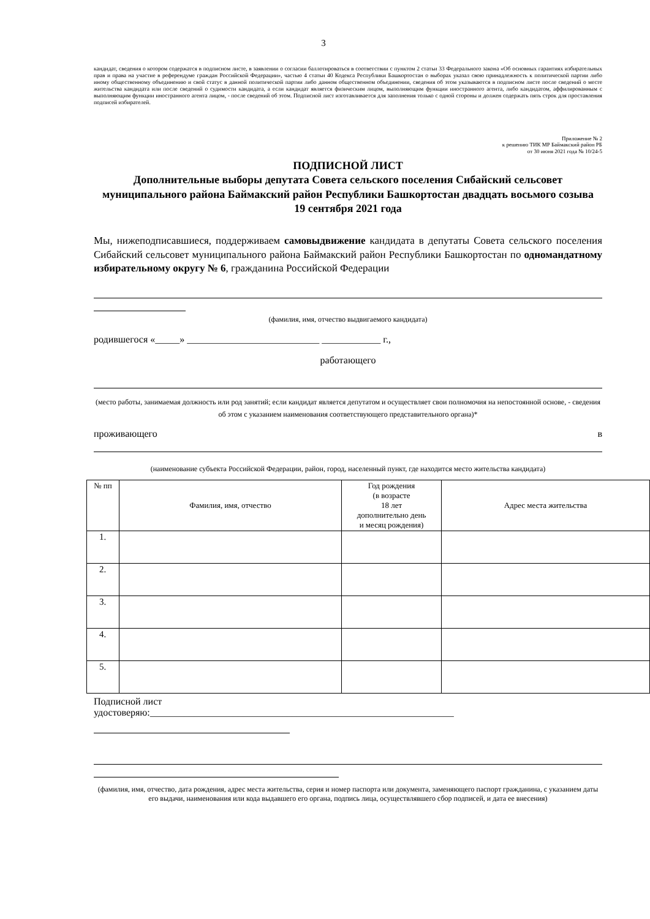3
кандидат, сведения о котором содержатся в подписном листе, в заявлении о согласии баллотироваться в соответствии с пунктом 2 статьи 33 Федерального закона «Об основных гарантиях избирательных прав и права на участие в референдуме граждан Российской Федерации», частью 4 статьи 40 Кодекса Республики Башкортостан о выборах указал свою принадлежность к политической партии либо иному общественному объединению и свой статус в данной политической партии либо данном общественном объединении, сведения об этом указываются в подписном листе после сведений о месте жительства кандидата или после сведений о судимости кандидата, а если кандидат является физическим лицом, выполняющим функции иностранного агента, либо кандидатом, аффилированным с выполняющим функции иностранного агента лицом, - после сведений об этом. Подписной лист изготавливается для заполнения только с одной стороны и должен содержать пять строк для проставления подписей избирателей.
Приложение № 2
к решению ТИК МР Баймакский район РБ
от 30 июня 2021 года № 10/24-5
ПОДПИСНОЙ ЛИСТ
Дополнительные выборы депутата Совета сельского поселения Сибайский сельсовет муниципального района Баймакский район Республики Башкортостан двадцать восьмого созыва
19 сентября 2021 года
Мы, нижеподписавшиеся, поддерживаем самовыдвижение кандидата в депутаты Совета сельского поселения Сибайский сельсовет муниципального района Баймакский район Республики Башкортостан по одномандатному избирательному округу № 6, гражданина Российской Федерации
(фамилия, имя, отчество выдвигаемого кандидата)
родившегося «_____» ___________________________ ____________ г.,
работающего
(место работы, занимаемая должность или род занятий; если кандидат является депутатом и осуществляет свои полномочия на непостоянной основе, - сведения об этом с указанием наименования соответствующего представительного органа)*
проживающего в
(наименование субъекта Российской Федерации, район, город, населенный пункт, где находится место жительства кандидата)
| № пп | Фамилия, имя, отчество | Год рождения (в возрасте 18 лет дополнительно день и месяц рождения) | Адрес места жительства |
| --- | --- | --- | --- |
| 1. | | | |
| 2. | | | |
| 3. | | | |
| 4. | | | |
| 5. | | | |
Подписной лист
удостоверяю:______________________________________________________________
(фамилия, имя, отчество, дата рождения, адрес места жительства, серия и номер паспорта или документа, заменяющего паспорт гражданина, с указанием даты его выдачи, наименования или кода выдавшего его органа, подпись лица, осуществлявшего сбор подписей, и дата ее внесения)